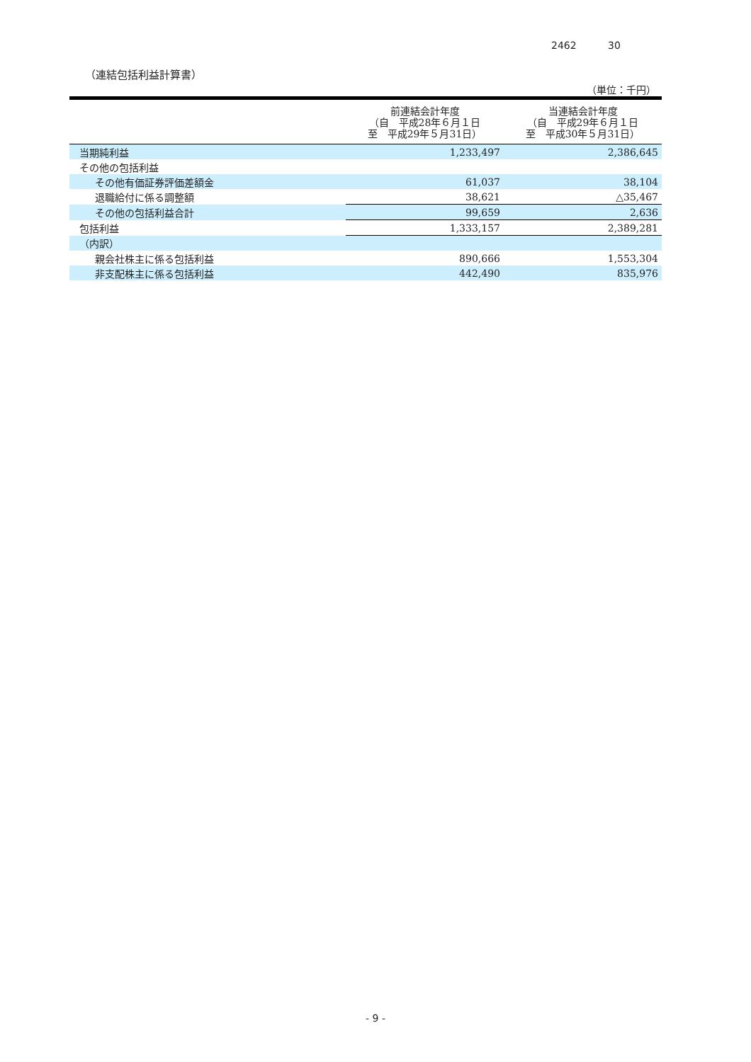2462 30
（連結包括利益計算書）
（単位：千円）
| | 前連結会計年度 （自 平成28年６月１日 至 平成29年５月31日） | 当連結会計年度 （自 平成29年６月１日 至 平成30年５月31日） |
| --- | --- | --- |
| 当期純利益 | 1,233,497 | 2,386,645 |
| その他の包括利益 | | |
| その他有価証券評価差額金 | 61,037 | 38,104 |
| 退職給付に係る調整額 | 38,621 | △35,467 |
| その他の包括利益合計 | 99,659 | 2,636 |
| 包括利益 | 1,333,157 | 2,389,281 |
| （内訳） | | |
| 親会社株主に係る包括利益 | 890,666 | 1,553,304 |
| 非支配株主に係る包括利益 | 442,490 | 835,976 |
- 9 -